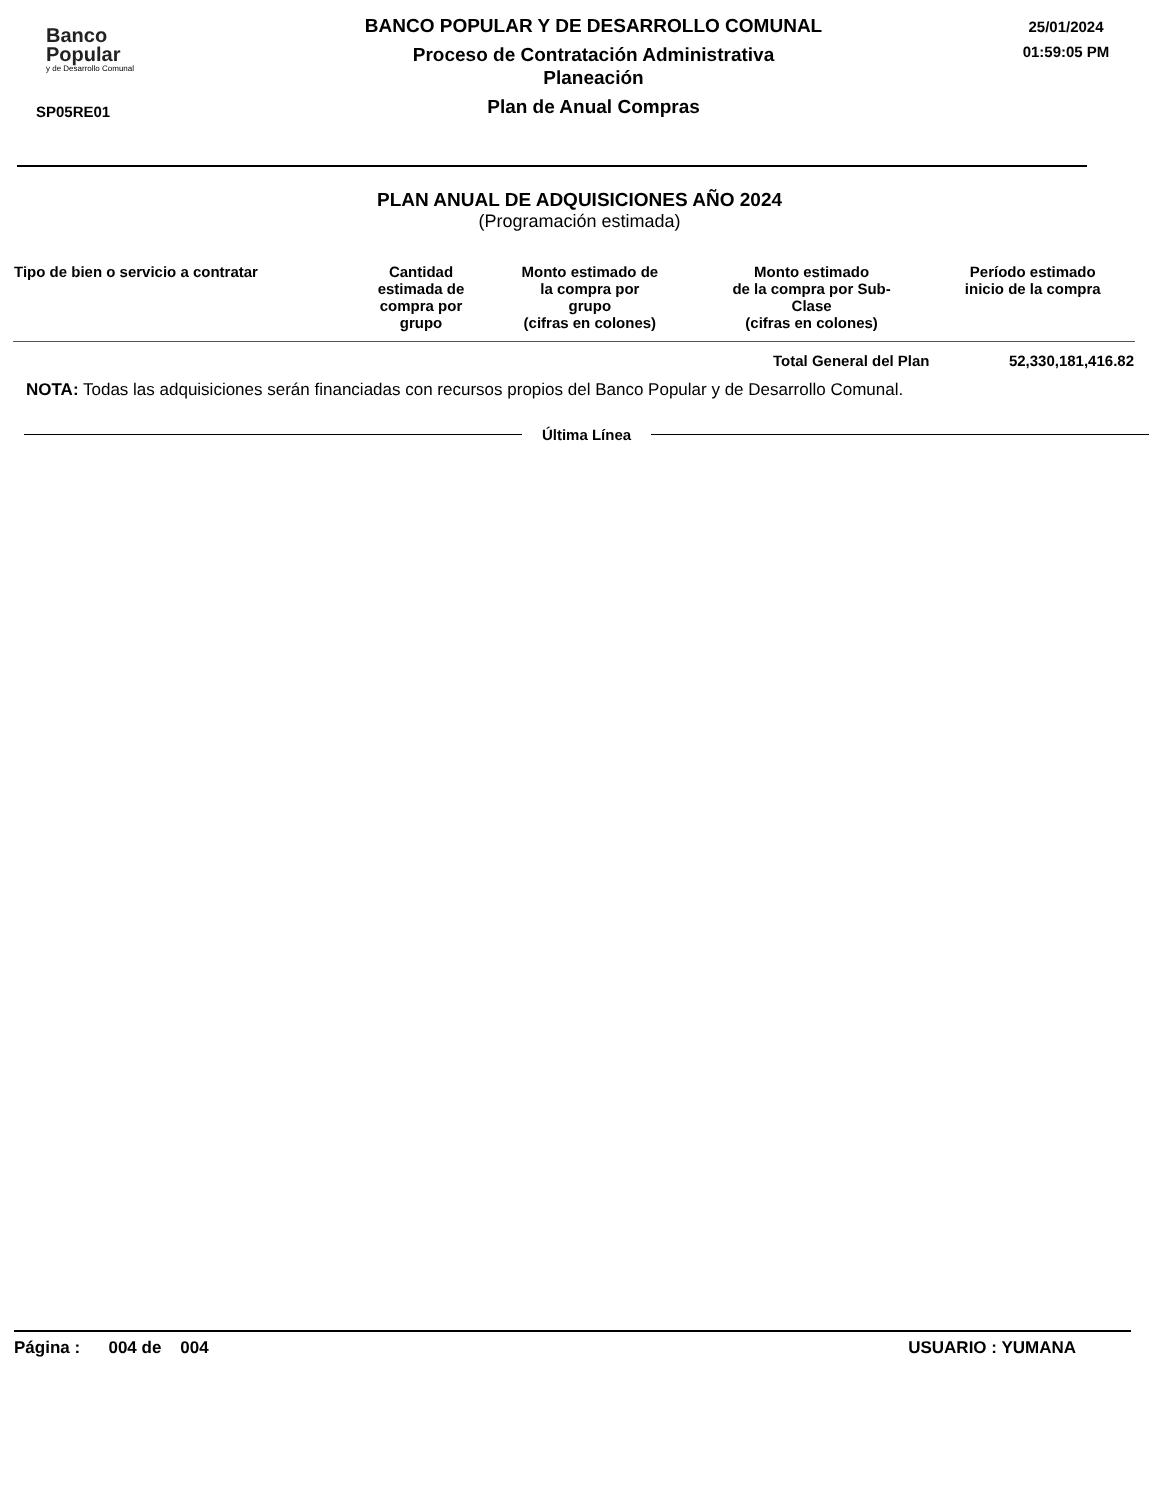Banco
Popular
y de Desarrollo Comunal
SP05RE01
BANCO POPULAR Y DE DESARROLLO COMUNAL
Proceso de Contratación Administrativa
Planeación
Plan de Anual Compras
25/01/2024
01:59:05 PM
PLAN ANUAL DE ADQUISICIONES AÑO 2024
(Programación estimada)
| Tipo de bien o servicio a contratar | Cantidad estimada de compra por grupo | Monto estimado de la compra por grupo (cifras en colones) | Monto estimado de la compra por Sub- Clase (cifras en colones) | Período estimado inicio de la compra |
| --- | --- | --- | --- | --- |
| | | | Total General del Plan | 52,330,181,416.82 |
NOTA: Todas las adquisiciones serán financiadas con recursos propios del Banco Popular y de Desarrollo Comunal.
Última Línea
Página : 004 de 004 USUARIO : YUMANA